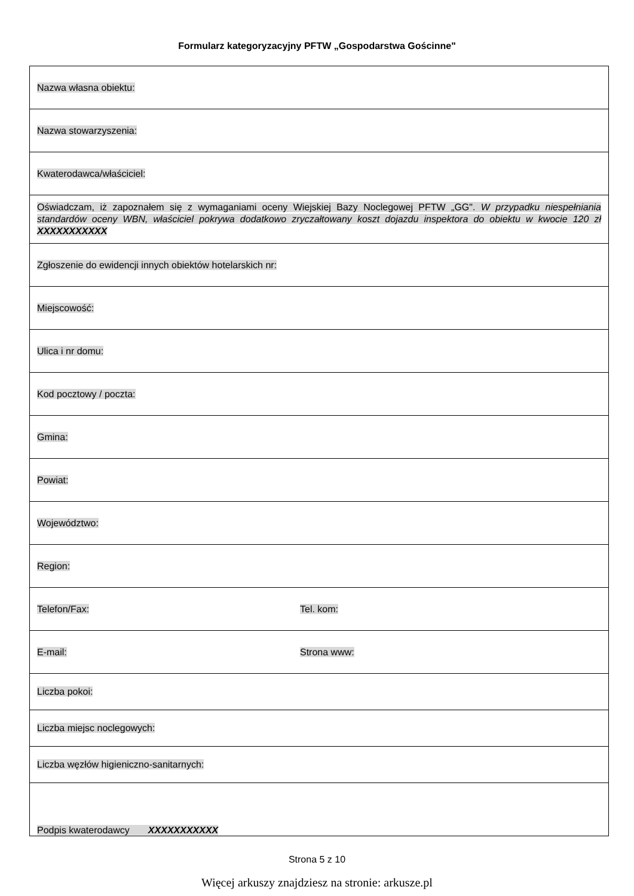Formularz kategoryzacyjny PFTW „Gospodarstwa Gościnne"
| Nazwa własna obiektu: | |
| Nazwa stowarzyszenia: | |
| Kwaterodawca/właściciel: | |
| Oświadczam, iż zapoznałem się z wymaganiami oceny Wiejskiej Bazy Noclegowej PFTW „GG". W przypadku niespełniania standardów oceny WBN, właściciel pokrywa dodatkowo zryczałtowany koszt dojazdu inspektora do obiektu w kwocie 120 zł XXXXXXXXXXX | |
| Zgłoszenie do ewidencji innych obiektów hotelarskich nr: | |
| Miejscowość: | |
| Ulica i nr domu: | |
| Kod pocztowy / poczta: | |
| Gmina: | |
| Powiat: | |
| Województwo: | |
| Region: | |
| Telefon/Fax: | Tel. kom: |
| E-mail: | Strona www: |
| Liczba pokoi: | |
| Liczba miejsc noclegowych: | |
| Liczba węzłów higieniczno-sanitarnych: | |
| Podpis kwaterodawcy XXXXXXXXXXX | |
Strona 5 z 10
Więcej arkuszy znajdziesz na stronie: arkusze.pl